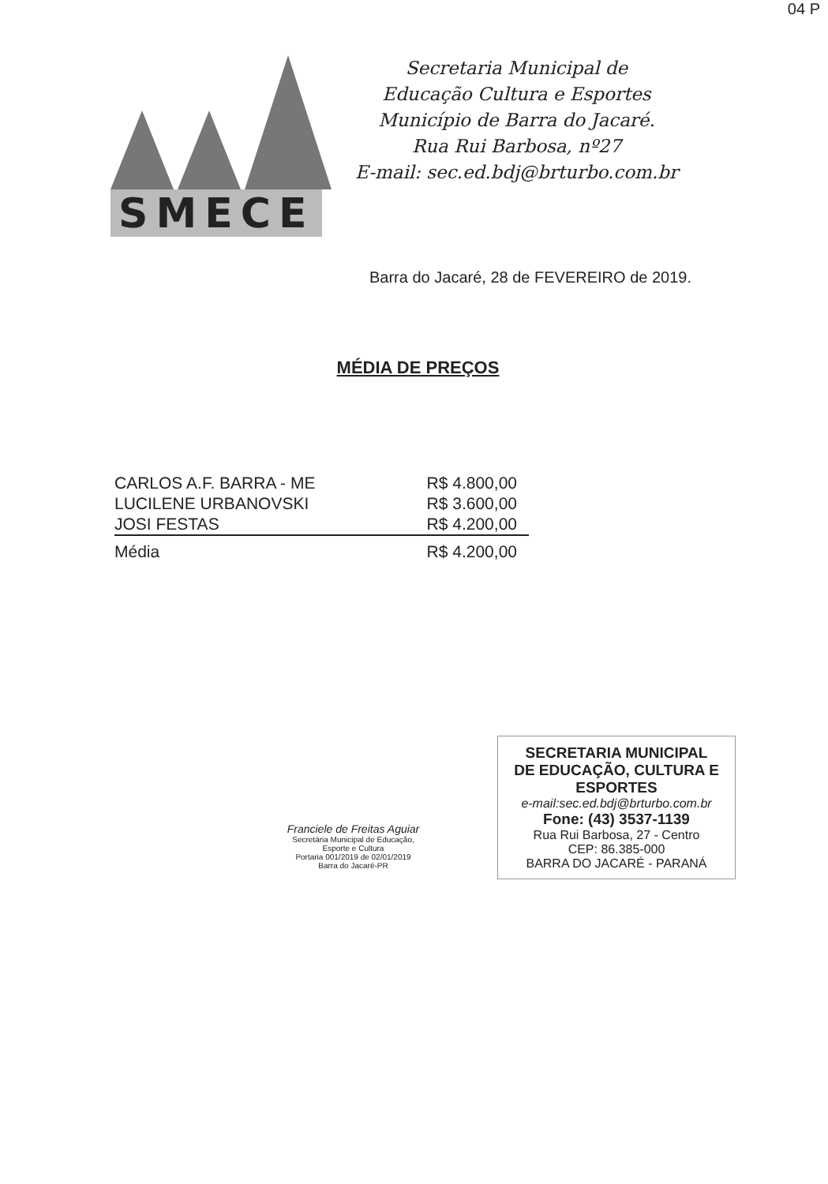04 P
SMECE
Secretaria Municipal de
Educação Cultura e Esportes
Município de Barra do Jacaré.
Rua Rui Barbosa, nº27
E-mail: sec.ed.bdj@brturbo.com.br
Barra do Jacaré, 28 de FEVEREIRO de 2019.
MÉDIA DE PREÇOS
| CARLOS A.F. BARRA - ME | R$ 4.800,00 |
| LUCILENE URBANOVSKI | R$ 3.600,00 |
| JOSI FESTAS | R$ 4.200,00 |
| Média | R$ 4.200,00 |
Franciele de Freitas Aguiar
Secretária Municipal de Educação,
Esporte e Cultura
Portaria 001/2019 de 02/01/2019
Barra do Jacaré-PR
SECRETARIA MUNICIPAL
DE EDUCAÇÃO, CULTURA E ESPORTES
e-mail:sec.ed.bdj@brturbo.com.br
Fone: (43) 3537-1139
Rua Rui Barbosa, 27 - Centro
CEP: 86.385-000
BARRA DO JACARÉ - PARANÁ